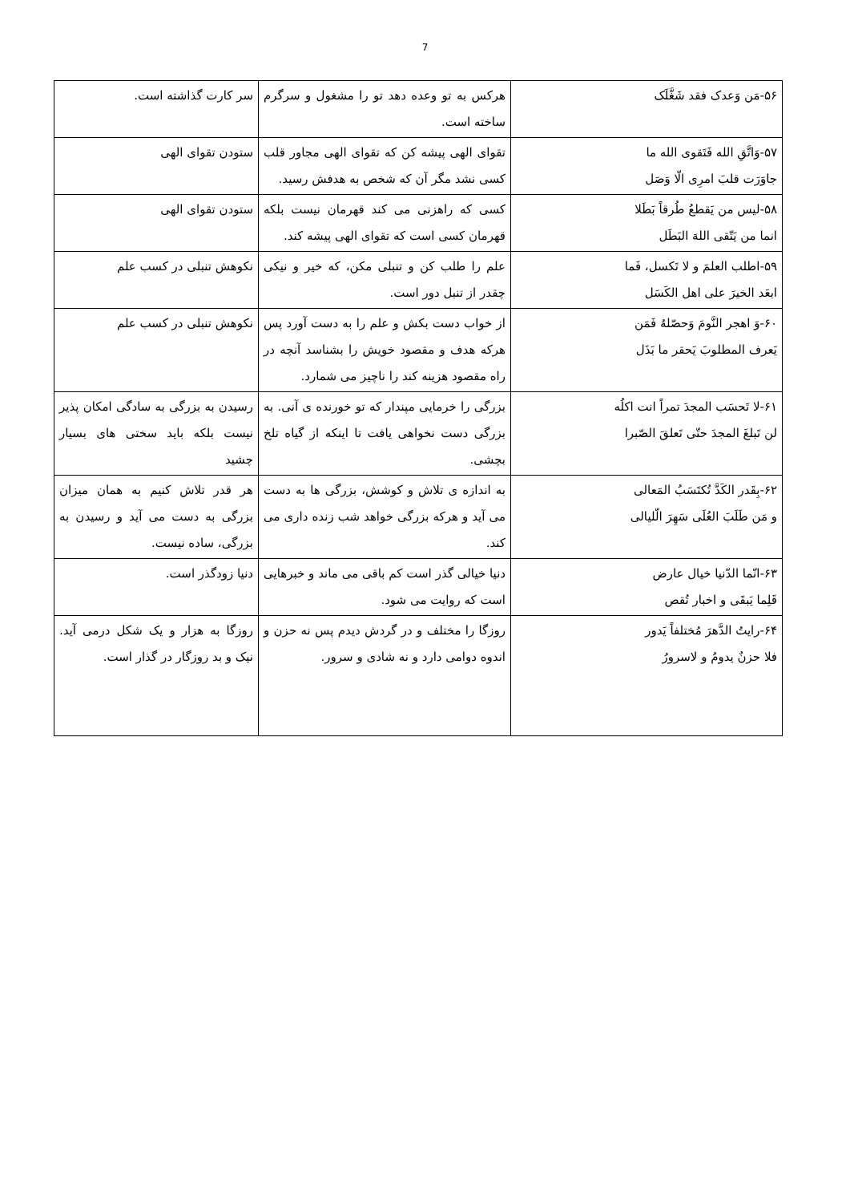7
| ۵۶-مَن وَعدک فقد شَغَّلَک | هرکس به تو وعده دهد تو را مشغول و سرگرم ساخته است. | سر کارت گذاشته است. |
| ۵۷-وَاتَّقِ الله فَتَقوی الله ما جاوَرَت قلبَ امرِی الّا وَصَل | تقوای الهی پیشه کن که تقوای الهی مجاور قلب کسی نشد مگر آن که شخص به هدفش رسید. | ستودن تقوای الهی |
| ۵۸-لیس من یَقطعُ طُرقاً بَطَلا انما من یَتّقی اللهَ البَطَل | کسی که راهزنی می کند قهرمان نیست بلکه قهرمان کسی است که تقوای الهی پیشه کند. | ستودن تقوای الهی |
| ۵۹-اطلب العلمَ و لا تَکسل، فَما ابعَد الخیرَ علی اهل الکَسَل | علم را طلب کن و تنبلی مکن، که خیر و نیکی چقدر از تنبل دور است. | نکوهش تنبلی در کسب علم |
| ۶۰-وَ اهجر النَّومَ وَحصّلهُ فَمَن یَعرف المطلوبَ یَحقر ما بَذَل | از خواب دست بکش و علم را به دست آورد پس هرکه هدف و مقصود خویش را بشناسد آنچه در راه مقصود هزینه کند را ناچیز می شمارد. | نکوهش تنبلی در کسب علم |
| ۶۱-لا تَحسَب المجدَ تمراً انت اکلُه لن تَبلغَ المجدَ حتّی تَعلقَ الصّبرا | بزرگی را خرمایی مپندار که تو خورنده ی آنی. به بزرگی دست نخواهی یافت تا اینکه از گیاه تلخ بچشی. | رسیدن به بزرگی به سادگی امکان پذیر نیست بلکه باید سختی های بسیار چشید |
| ۶۲-بِقَدر الکَدَّ تُکتَسَبُ المَعالی و مَن طَلَبَ العُلَی سَهِرَ الّلیالی | به اندازه ی تلاش و کوشش، بزرگی ها به دست می آید و هرکه بزرگی خواهد شب زنده داری می کند. | هر قدر تلاش کنیم به همان میزان بزرگی به دست می آید و رسیدن به بزرگی، ساده نیست. |
| ۶۳-انّما الدّنیا خیال عارض قَلِما یَبقَی و اخبار تُقص | دنیا خیالی گذر است کم باقی می ماند و خبرهایی است که روایت می شود. | دنیا زودگذر است. |
| ۶۴-رایتُ الدَّهرَ مُختلفاً یَدور فلا حزنٌ یدومُ و لاسرورُ | روزگا را مختلف و در گردش دیدم پس نه حزن و اندوه دوامی دارد و نه شادی و سرور. | روزگا به هزار و یک شکل درمی آید. نیک و بد روزگار در گذار است. |